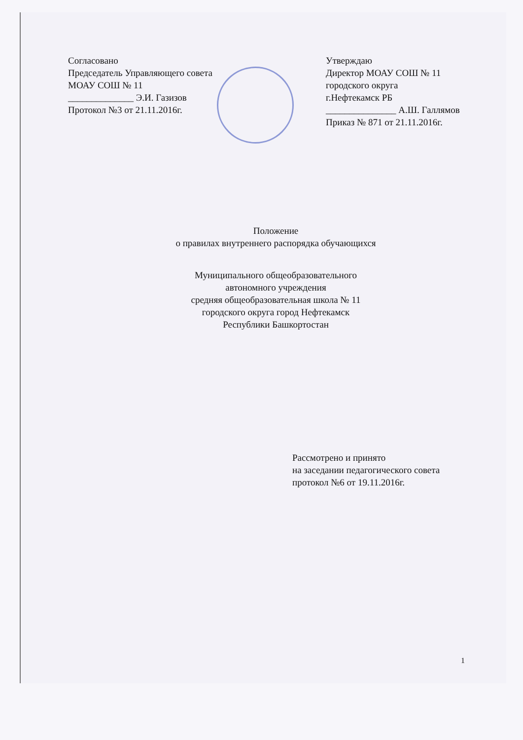Согласовано
Председатель Управляющего совета
МОАУ СОШ № 11
______________ Э.И. Газизов
Протокол №3 от 21.11.2016г.
Утверждаю
Директор МОАУ СОШ № 11
городского округа
г.Нефтекамск РБ
_______________ А.Ш. Галлямов
Приказ № 871 от 21.11.2016г.
Положение
о правилах внутреннего распорядка обучающихся
Муниципального общеобразовательного
автономного учреждения
средняя общеобразовательная школа № 11
городского округа город Нефтекамск
Республики Башкортостан
Рассмотрено и принято
на заседании педагогического совета
протокол №6 от 19.11.2016г.
1